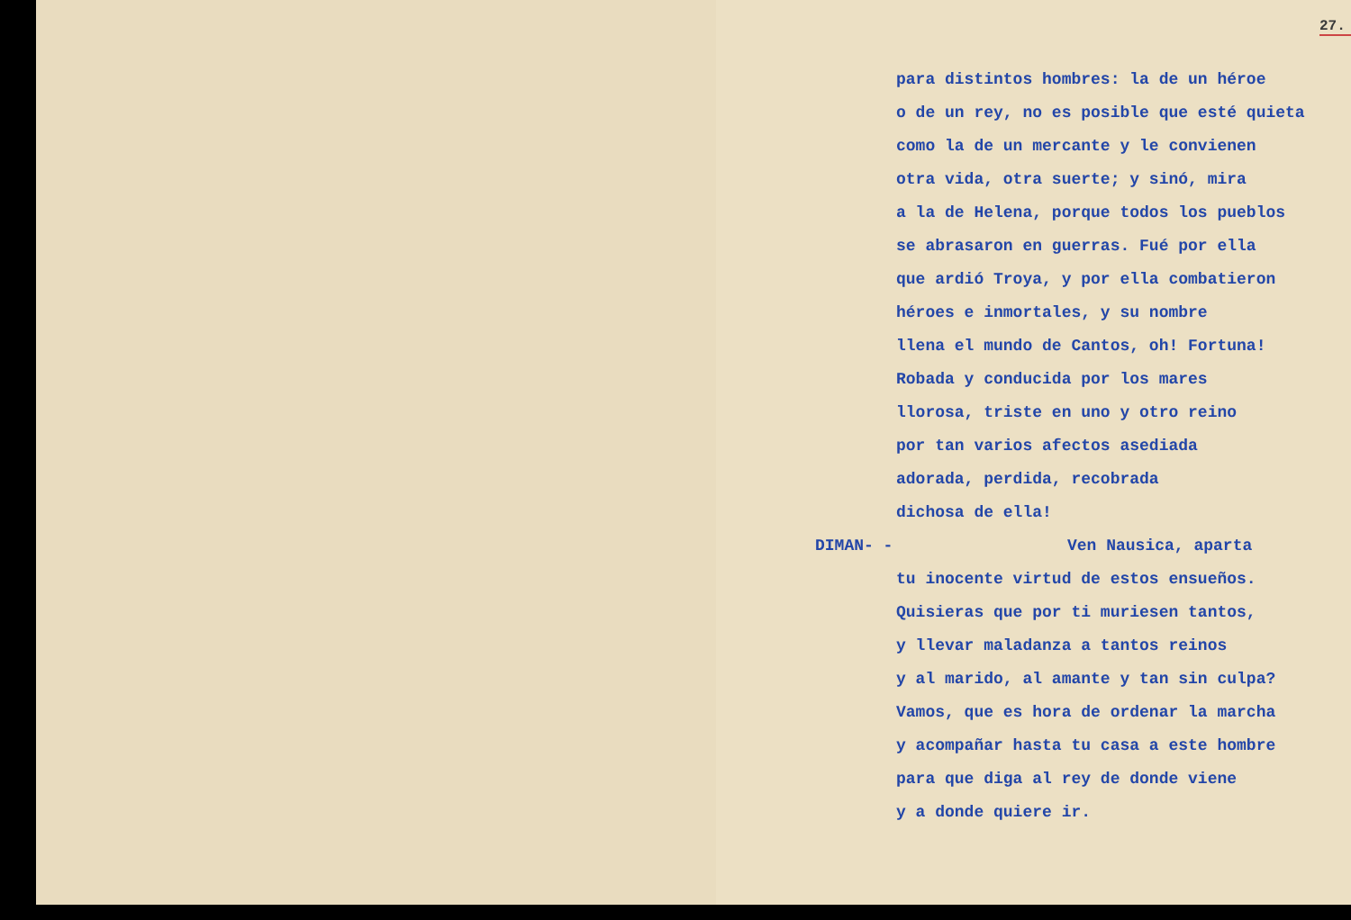27.
para distintos hombres: la de un héroe
o de un rey, no es posible que esté quieta
como la de un mercante y le convienen
otra vida, otra suerte; y sinó, mira
a la de Helena, porque todos los pueblos
se abrasaron en guerras. Fué por ella
que ardió Troya, y por ella combatieron
héroes e inmortales, y su nombre
llena el mundo de Cantos, oh! Fortuna!
Robada y conducida por los mares
llorosa, triste en uno y otro reino
por tan varios afectos asediada
adorada, perdida, recobrada
dichosa de ella!
DIMAN- - Ven Nausica, aparta
tu inocente virtud de estos ensueños.
Quisieras que por ti muriesen tantos,
y llevar maladanza a tantos reinos
y al marido, al amante y tan sin culpa?
Vamos, que es hora de ordenar la marcha
y acompañar hasta tu casa a este hombre
para que diga al rey de donde viene
y a donde quiere ir.